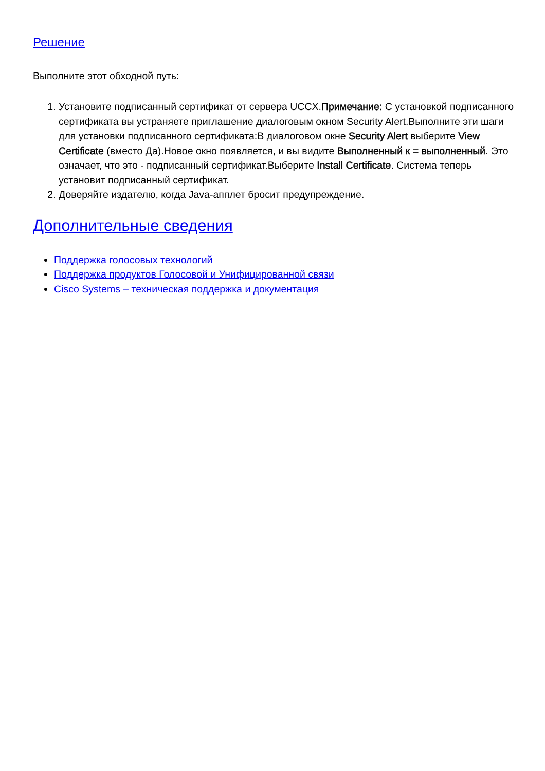Решение
Выполните этот обходной путь:
1. Установите подписанный сертификат от сервера UCCX.Примечание: С установкой подписанного сертификата вы устраняете приглашение диалоговым окном Security Alert.Выполните эти шаги для установки подписанного сертификата:В диалоговом окне Security Alert выберите View Certificate (вместо Да).Новое окно появляется, и вы видите Выполненный к = выполненный. Это означает, что это - подписанный сертификат.Выберите Install Certificate. Система теперь установит подписанный сертификат.
2. Доверяйте издателю, когда Java-апплет бросит предупреждение.
Дополнительные сведения
Поддержка голосовых технологий
Поддержка продуктов Голосовой и Унифицированной связи
Cisco Systems – техническая поддержка и документация